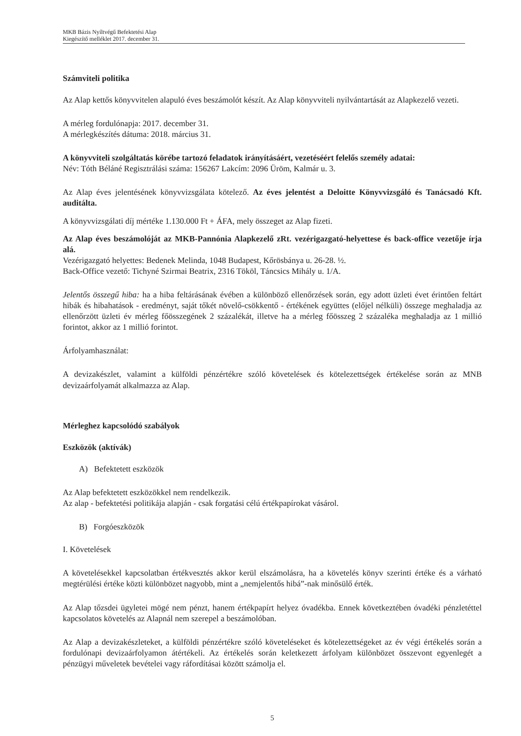MKB Bázis Nyíltvégű Befektetési Alap
Kiegészítő melléklet 2017. december 31.
Számviteli politika
Az Alap kettős könyvvitelen alapuló éves beszámolót készít. Az Alap könyvviteli nyilvántartását az Alapkezelő vezeti.
A mérleg fordulónapja: 2017. december 31.
A mérlegkészítés dátuma: 2018. március 31.
A könyvviteli szolgáltatás körébe tartozó feladatok irányításáért, vezetéséért felelős személy adatai:
Név: Tóth Béláné Regisztrálási száma: 156267 Lakcím: 2096 Üröm, Kalmár u. 3.
Az Alap éves jelentésének könyvvizsgálata kötelező. Az éves jelentést a Deloitte Könyvvizsgáló és Tanácsadó Kft. auditálta.
A könyvvizsgálati díj mértéke 1.130.000 Ft + ÁFA, mely összeget az Alap fizeti.
Az Alap éves beszámolóját az MKB-Pannónia Alapkezelő zRt. vezérigazgató-helyettese és back-office vezetője írja alá.
Vezérigazgató helyettes: Bedenek Melinda, 1048 Budapest, Kőrösbánya u. 26-28. ½.
Back-Office vezető: Tichyné Szirmai Beatrix, 2316 Tököl, Táncsics Mihály u. 1/A.
Jelentős összegű hiba: ha a hiba feltárásának évében a különböző ellenőrzések során, egy adott üzleti évet érintően feltárt hibák és hibahatások - eredményt, saját tőkét növelő-csökkentő - értékének együttes (előjel nélküli) összege meghaladja az ellenőrzött üzleti év mérleg főösszegének 2 százalékát, illetve ha a mérleg főösszeg 2 százaléka meghaladja az 1 millió forintot, akkor az 1 millió forintot.
Árfolyamhasználat:
A devizakészlet, valamint a külföldi pénzértékre szóló követelések és kötelezettségek értékelése során az MNB devizaárfolyamát alkalmazza az Alap.
Mérleghez kapcsolódó szabályok
Eszközök (aktívák)
A) Befektetett eszközök
Az Alap befektetett eszközökkel nem rendelkezik.
Az alap - befektetési politikája alapján - csak forgatási célú értékpapírokat vásárol.
B) Forgóeszközök
I. Követelések
A követelésekkel kapcsolatban értékvesztés akkor kerül elszámolásra, ha a követelés könyv szerinti értéke és a várható megtérülési értéke közti különbözet nagyobb, mint a „nemjelentős hibá”-nak minősülő érték.
Az Alap tőzsdei ügyletei mögé nem pénzt, hanem értékpapírt helyez óvadékba. Ennek következtében óvadéki pénzletéttel kapcsolatos követelés az Alapnál nem szerepel a beszámolóban.
Az Alap a devizakészleteket, a külföldi pénzértékre szóló követeléseket és kötelezettségeket az év végi értékelés során a fordulónapi devizaárfolyamon átértékeli. Az értékelés során keletkezett árfolyam különbözet összevont egyenlegét a pénzügyi műveletek bevételei vagy ráfordításai között számolja el.
5